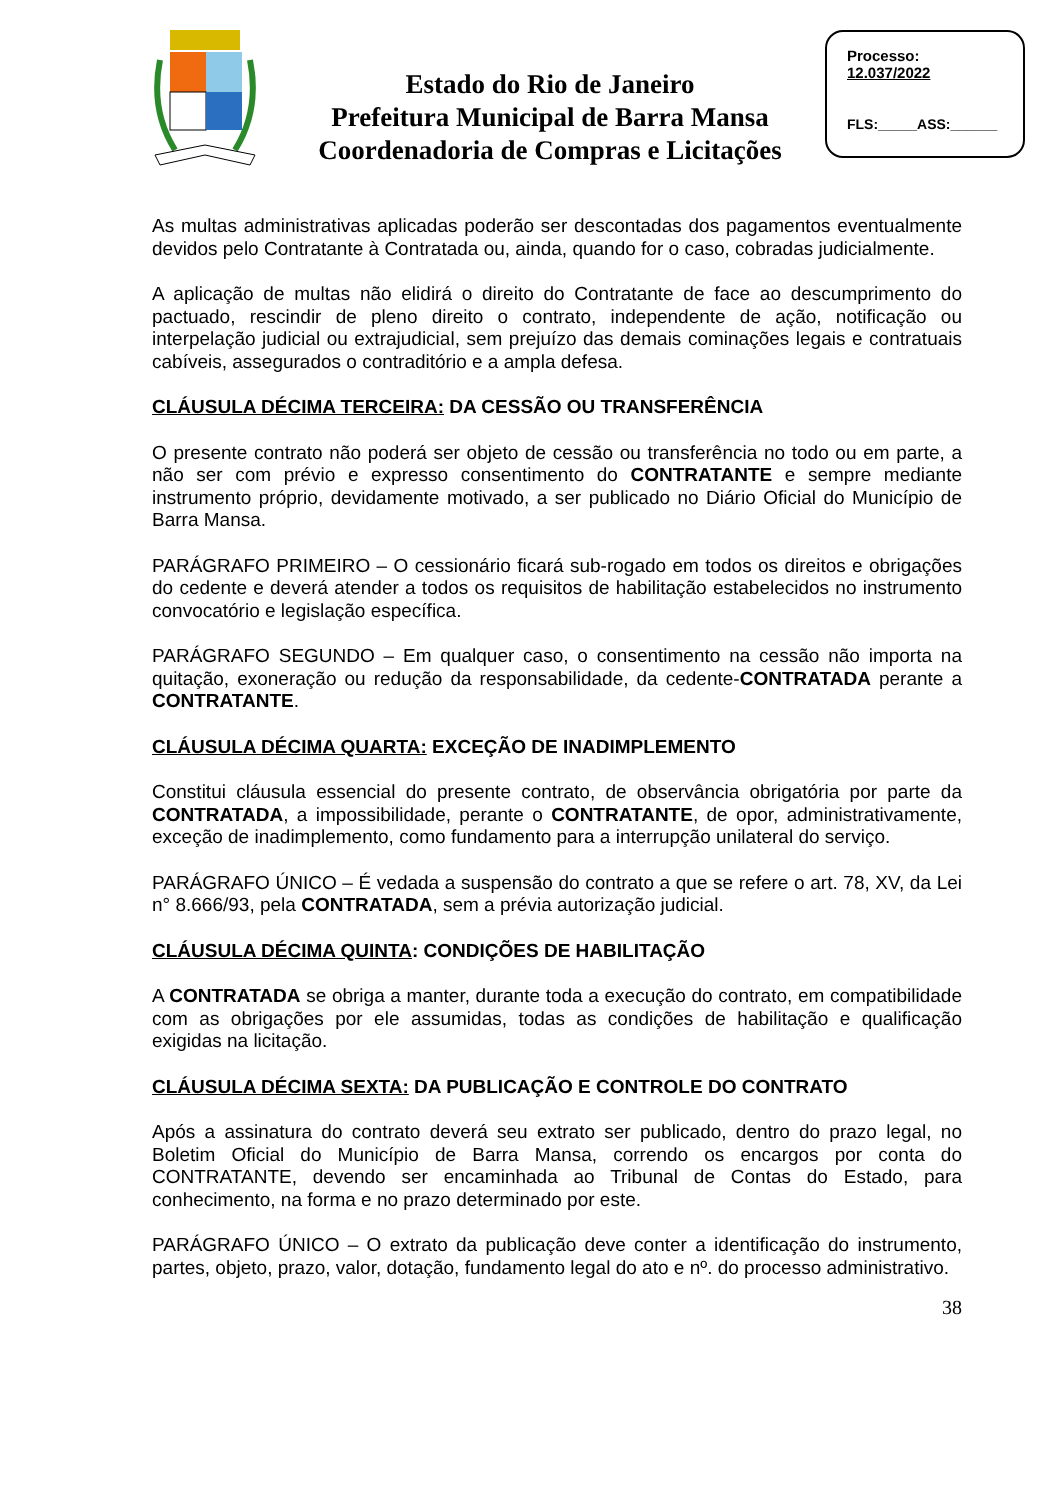Estado do Rio de Janeiro
Prefeitura Municipal de Barra Mansa
Coordenadoria de Compras e Licitações
Processo:
12.037/2022
FLS:_____ASS:______
As multas administrativas aplicadas poderão ser descontadas dos pagamentos eventualmente devidos pelo Contratante à Contratada ou, ainda, quando for o caso, cobradas judicialmente.
A aplicação de multas não elidirá o direito do Contratante de face ao descumprimento do pactuado, rescindir de pleno direito o contrato, independente de ação, notificação ou interpelação judicial ou extrajudicial, sem prejuízo das demais cominações legais e contratuais cabíveis, assegurados o contraditório e a ampla defesa.
CLÁUSULA DÉCIMA TERCEIRA: DA CESSÃO OU TRANSFERÊNCIA
O presente contrato não poderá ser objeto de cessão ou transferência no todo ou em parte, a não ser com prévio e expresso consentimento do CONTRATANTE e sempre mediante instrumento próprio, devidamente motivado, a ser publicado no Diário Oficial do Município de Barra Mansa.
PARÁGRAFO PRIMEIRO – O cessionário ficará sub-rogado em todos os direitos e obrigações do cedente e deverá atender a todos os requisitos de habilitação estabelecidos no instrumento convocatório e legislação específica.
PARÁGRAFO SEGUNDO – Em qualquer caso, o consentimento na cessão não importa na quitação, exoneração ou redução da responsabilidade, da cedente-CONTRATADA perante a CONTRATANTE.
CLÁUSULA DÉCIMA QUARTA: EXCEÇÃO DE INADIMPLEMENTO
Constitui cláusula essencial do presente contrato, de observância obrigatória por parte da CONTRATADA, a impossibilidade, perante o CONTRATANTE, de opor, administrativamente, exceção de inadimplemento, como fundamento para a interrupção unilateral do serviço.
PARÁGRAFO ÚNICO – É vedada a suspensão do contrato a que se refere o art. 78, XV, da Lei n° 8.666/93, pela CONTRATADA, sem a prévia autorização judicial.
CLÁUSULA DÉCIMA QUINTA: CONDIÇÕES DE HABILITAÇÃO
A CONTRATADA se obriga a manter, durante toda a execução do contrato, em compatibilidade com as obrigações por ele assumidas, todas as condições de habilitação e qualificação exigidas na licitação.
CLÁUSULA DÉCIMA SEXTA: DA PUBLICAÇÃO E CONTROLE DO CONTRATO
Após a assinatura do contrato deverá seu extrato ser publicado, dentro do prazo legal, no Boletim Oficial do Município de Barra Mansa, correndo os encargos por conta do CONTRATANTE, devendo ser encaminhada ao Tribunal de Contas do Estado, para conhecimento, na forma e no prazo determinado por este.
PARÁGRAFO ÚNICO – O extrato da publicação deve conter a identificação do instrumento, partes, objeto, prazo, valor, dotação, fundamento legal do ato e nº. do processo administrativo.
38